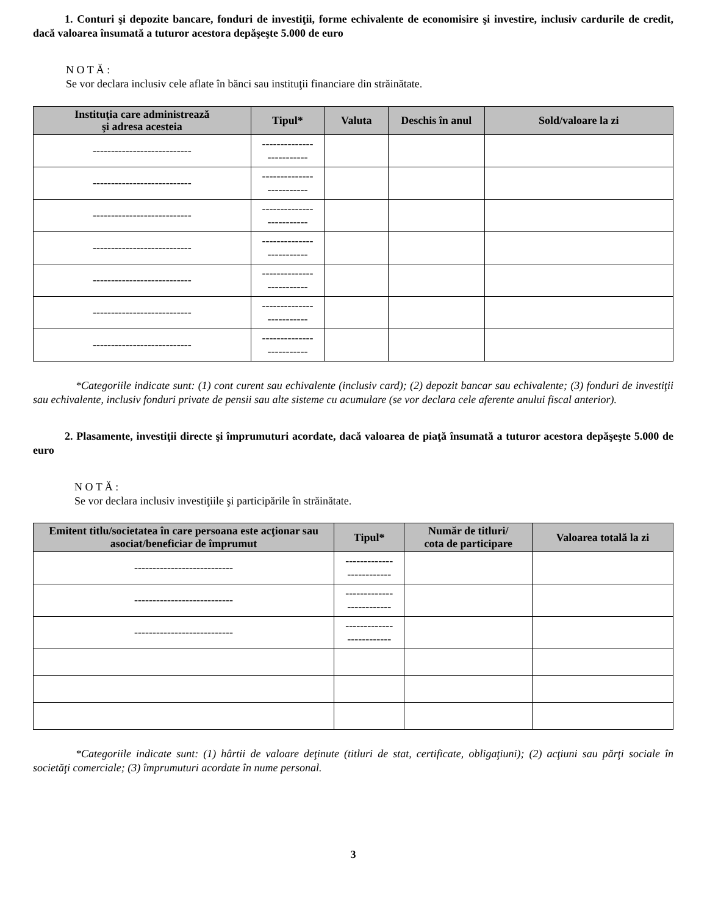1. Conturi şi depozite bancare, fonduri de investiţii, forme echivalente de economisire şi investire, inclusiv cardurile de credit, dacă valoarea însumată a tuturor acestora depăşeşte 5.000 de euro
N O T Ă :
Se vor declara inclusiv cele aflate în bănci sau instituţii financiare din străinătate.
| Instituţia care administrează şi adresa acesteia | Tipul* | Valuta | Deschis în anul | Sold/valoare la zi |
| --- | --- | --- | --- | --- |
| --------------------------- | -------------- ----------- | | | |
| --------------------------- | -------------- ----------- | | | |
| --------------------------- | -------------- ----------- | | | |
| --------------------------- | -------------- ----------- | | | |
| --------------------------- | -------------- ----------- | | | |
| --------------------------- | -------------- ----------- | | | |
| --------------------------- | -------------- ----------- | | | |
*Categoriile indicate sunt: (1) cont curent sau echivalente (inclusiv card); (2) depozit bancar sau echivalente; (3) fonduri de investiţii sau echivalente, inclusiv fonduri private de pensii sau alte sisteme cu acumulare (se vor declara cele aferente anului fiscal anterior).
2. Plasamente, investiţii directe şi împrumuturi acordate, dacă valoarea de piaţă însumată a tuturor acestora depăşeşte 5.000 de euro
N O T Ă :
Se vor declara inclusiv investiţiile şi participările în străinătate.
| Emitent titlu/societatea în care persoana este acţionar sau asociat/beneficiar de împrumut | Tipul* | Număr de titluri/ cota de participare | Valoarea totală la zi |
| --- | --- | --- | --- |
| --------------------------- | ------------- ------------ | | |
| --------------------------- | ------------- ------------ | | |
| --------------------------- | ------------- ------------ | | |
*Categoriile indicate sunt: (1) hârtii de valoare deţinute (titluri de stat, certificate, obligaţiuni); (2) acţiuni sau părţi sociale în societăţi comerciale; (3) împrumuturi acordate în nume personal.
3